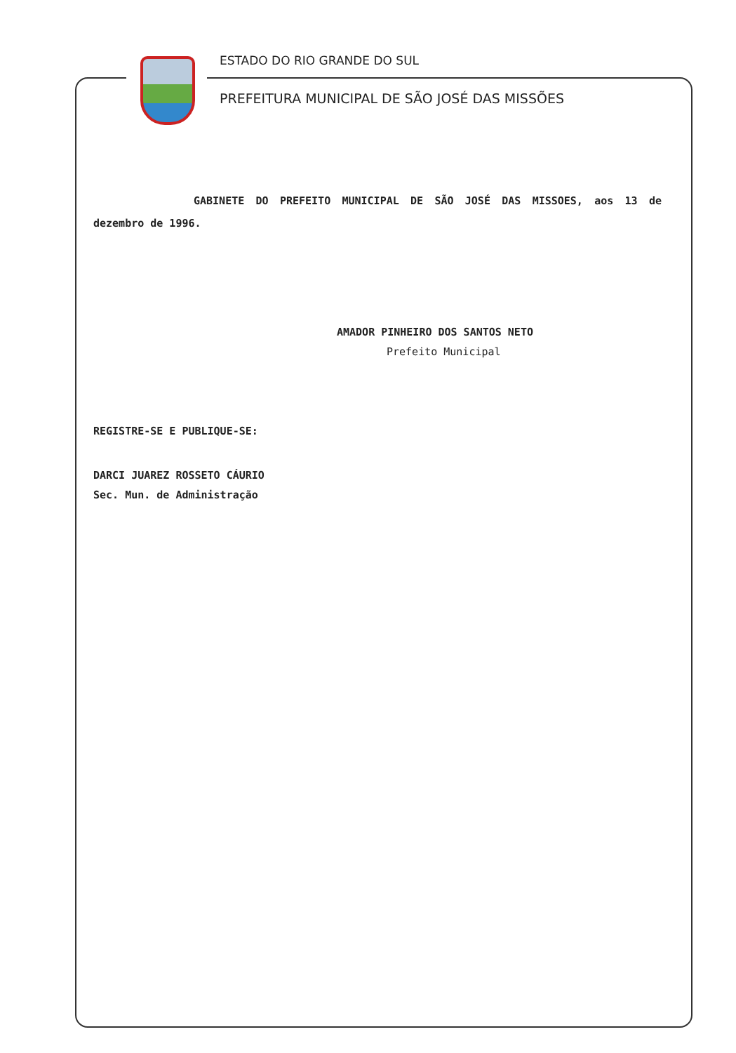ESTADO DO RIO GRANDE DO SUL
PREFEITURA MUNICIPAL DE SÃO JOSÉ DAS MISSÕES
GABINETE DO PREFEITO MUNICIPAL DE SÃO JOSÉ DAS MISSOES, aos 13 de dezembro de 1996.
AMADOR PINHEIRO DOS SANTOS NETO
Prefeito Municipal
REGISTRE-SE E PUBLIQUE-SE:
DARCI JUAREZ ROSSETO CÁURIO
Sec. Mun. de Administração